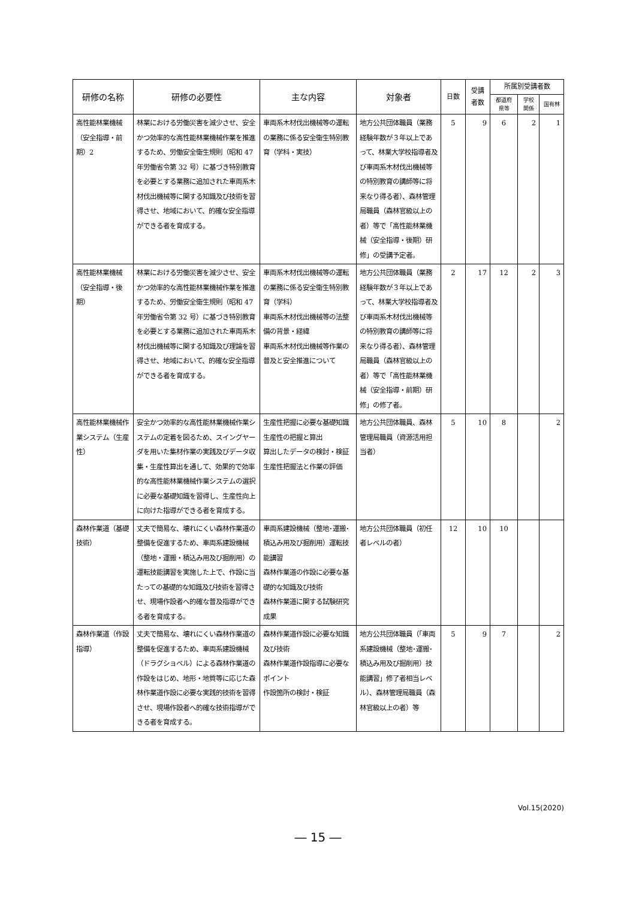| 研修の名称 | 研修の必要性 | 主な内容 | 対象者 | 日数 | 受講者数 | 所属別受講者数 | | |
| --- | --- | --- | --- | --- | --- | --- | --- | --- |
| | | | | | | 都道府県等 | 学校関係 | 国有林 |
| 高性能林業機械（安全指導・前期）2 | 林業における労働災害を減少させ、安全かつ効率的な高性能林業機械作業を推進するため、労働安全衛生規則（昭和 47 年労働省令第 32 号）に基づき特別教育を必要とする業務に追加された車両系木材伐出機械等に関する知識及び技術を習得させ、地域において、的確な安全指導ができる者を育成する。 | 車両系木材伐出機械等の運転の業務に係る安全衛生特別教育（学科・実技） | 地方公共団体職員（業務経験年数が３年以上であって、林業大学校指導者及び車両系木材伐出機械等の特別教育の講師等に将来なり得る者）、森林管理局職員（森林官級以上の者）等で「高性能林業機械（安全指導・後期）研修」の受講予定者。 | 5 | 9 | 6 | 2 | 1 |
| 高性能林業機械（安全指導・後期） | 林業における労働災害を減少させ、安全かつ効率的な高性能林業機械作業を推進するため、労働安全衛生規則（昭和 47 年労働省令第 32 号）に基づき特別教育を必要とする業務に追加された車両系木材伐出機械等に関する知識及び理論を習得させ、地域において、的確な安全指導ができる者を育成する。 | 車両系木材伐出機械等の運転の業務に係る安全衛生特別教育（学科） 車両系木材伐出機械等の法整備の背景・経緯 車両系木材伐出機械等作業の普及と安全推進について | 地方公共団体職員（業務経験年数が３年以上であって、林業大学校指導者及び車両系木材伐出機械等の特別教育の講師等に将来なり得る者）、森林管理局職員（森林官級以上の者）等で「高性能林業機械（安全指導・前期）研修」の修了者。 | 2 | 17 | 12 | 2 | 3 |
| 高性能林業機械作業システム（生産性） | 安全かつ効率的な高性能林業機械作業システムの定着を図るため、スイングヤーダを用いた集材作業の実践及びデータ収集・生産性算出を通して、効果的で効率的な高性能林業機械作業システムの選択に必要な基礎知識を習得し、生産性向上に向けた指導ができる者を育成する。 | 生産性把握に必要な基礎知識 生産性の把握と算出 算出したデータの検討・検証 生産性把握法と作業の評価 | 地方公共団体職員、森林管理局職員（資源活用担当者） | 5 | 10 | 8 | | 2 |
| 森林作業道（基礎技術） | 丈夫で簡易な、壊れにくい森林作業道の整備を促進するため、車両系建設機械（整地・運搬・積込み用及び掘削用）の運転技能講習を実施した上で、作設に当たっての基礎的な知識及び技術を習得させ、現場作設者へ的確な普及指導ができる者を育成する。 | 車両系建設機械（整地･運搬･積込み用及び掘削用）運転技能講習 森林作業道の作設に必要な基礎的な知識及び技術 森林作業道に関する試験研究成果 | 地方公共団体職員（初任者レベルの者） | 12 | 10 | 10 | | |
| 森林作業道（作設指導） | 丈夫で簡易な、壊れにくい森林作業道の整備を促進するため、車両系建設機械（ドラグショベル）による森林作業道の作設をはじめ、地形・地質等に応じた森林作業道作設に必要な実践的技術を習得させ、現場作設者へ的確な技術指導ができる者を育成する。 | 森林作業道作設に必要な知識及び技術 森林作業道作設指導に必要なポイント 作設箇所の検討・検証 | 地方公共団体職員（「車両系建設機械（整地･運搬･積込み用及び掘削用）技能講習」修了者相当レベル）、森林管理局職員（森林官級以上の者）等 | 5 | 9 | 7 | | 2 |
Vol.15(2020)
― 15 ―